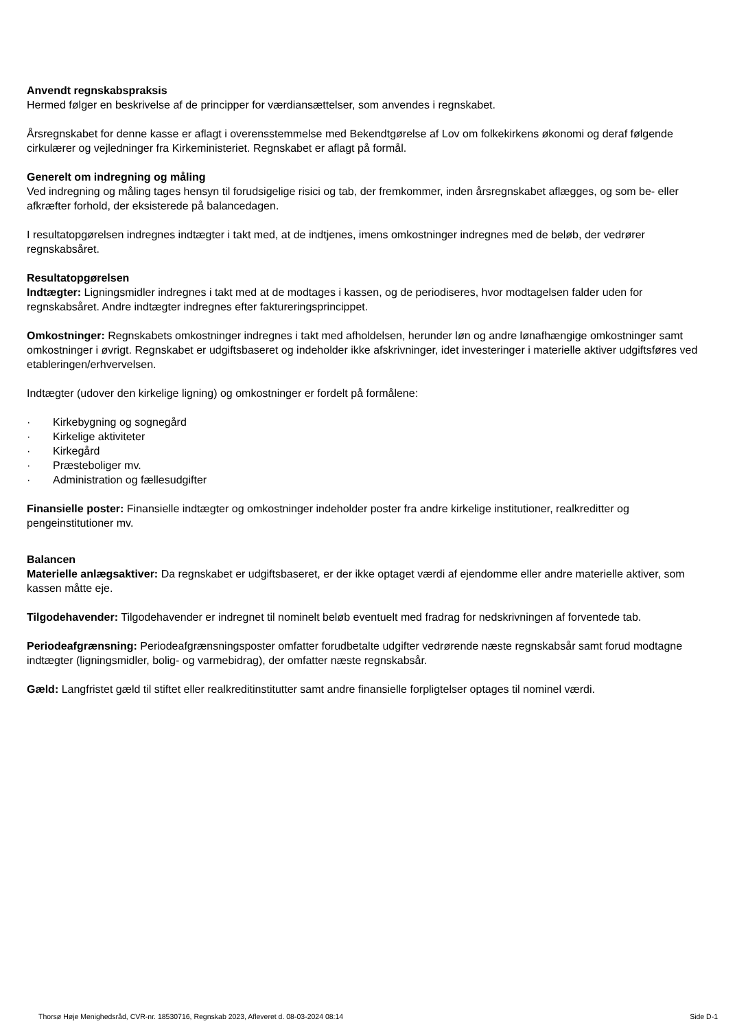Anvendt regnskabspraksis
Hermed følger en beskrivelse af de principper for værdiansættelser, som anvendes i regnskabet.
Årsregnskabet for denne kasse er aflagt i overensstemmelse med Bekendtgørelse af Lov om folkekirkens økonomi og deraf følgende cirkulærer og vejledninger fra Kirkeministeriet. Regnskabet er aflagt på formål.
Generelt om indregning og måling
Ved indregning og måling tages hensyn til forudsigelige risici og tab, der fremkommer, inden årsregnskabet aflægges, og som be- eller afkræfter forhold, der eksisterede på balancedagen.
I resultatopgørelsen indregnes indtægter i takt med, at de indtjenes, imens omkostninger indregnes med de beløb, der vedrører regnskabsåret.
Resultatopgørelsen
Indtægter: Ligningsmidler indregnes i takt med at de modtages i kassen, og de periodiseres, hvor modtagelsen falder uden for regnskabsåret. Andre indtægter indregnes efter faktureringsprincippet.
Omkostninger: Regnskabets omkostninger indregnes i takt med afholdelsen, herunder løn og andre lønafhængige omkostninger samt omkostninger i øvrigt. Regnskabet er udgiftsbaseret og indeholder ikke afskrivninger, idet investeringer i materielle aktiver udgiftsføres ved etableringen/erhvervelsen.
Indtægter (udover den kirkelige ligning) og omkostninger er fordelt på formålene:
· Kirkebygning og sognegård
· Kirkelige aktiviteter
· Kirkegård
· Præsteboliger mv.
· Administration og fællesudgifter
Finansielle poster: Finansielle indtægter og omkostninger indeholder poster fra andre kirkelige institutioner, realkreditter og pengeinstitutioner mv.
Balancen
Materielle anlægsaktiver: Da regnskabet er udgiftsbaseret, er der ikke optaget værdi af ejendomme eller andre materielle aktiver, som kassen måtte eje.
Tilgodehavender: Tilgodehavender er indregnet til nominelt beløb eventuelt med fradrag for nedskrivningen af forventede tab.
Periodeafgrænsning: Periodeafgrænsningsposter omfatter forudbetalte udgifter vedrørende næste regnskabsår samt forud modtagne indtægter (ligningsmidler, bolig- og varmebidrag), der omfatter næste regnskabsår.
Gæld: Langfristet gæld til stiftet eller realkreditinstitutter samt andre finansielle forpligtelser optages til nominel værdi.
Thorsø Høje Menighedsråd, CVR-nr. 18530716, Regnskab 2023, Afleveret d. 08-03-2024 08:14 Side D-1